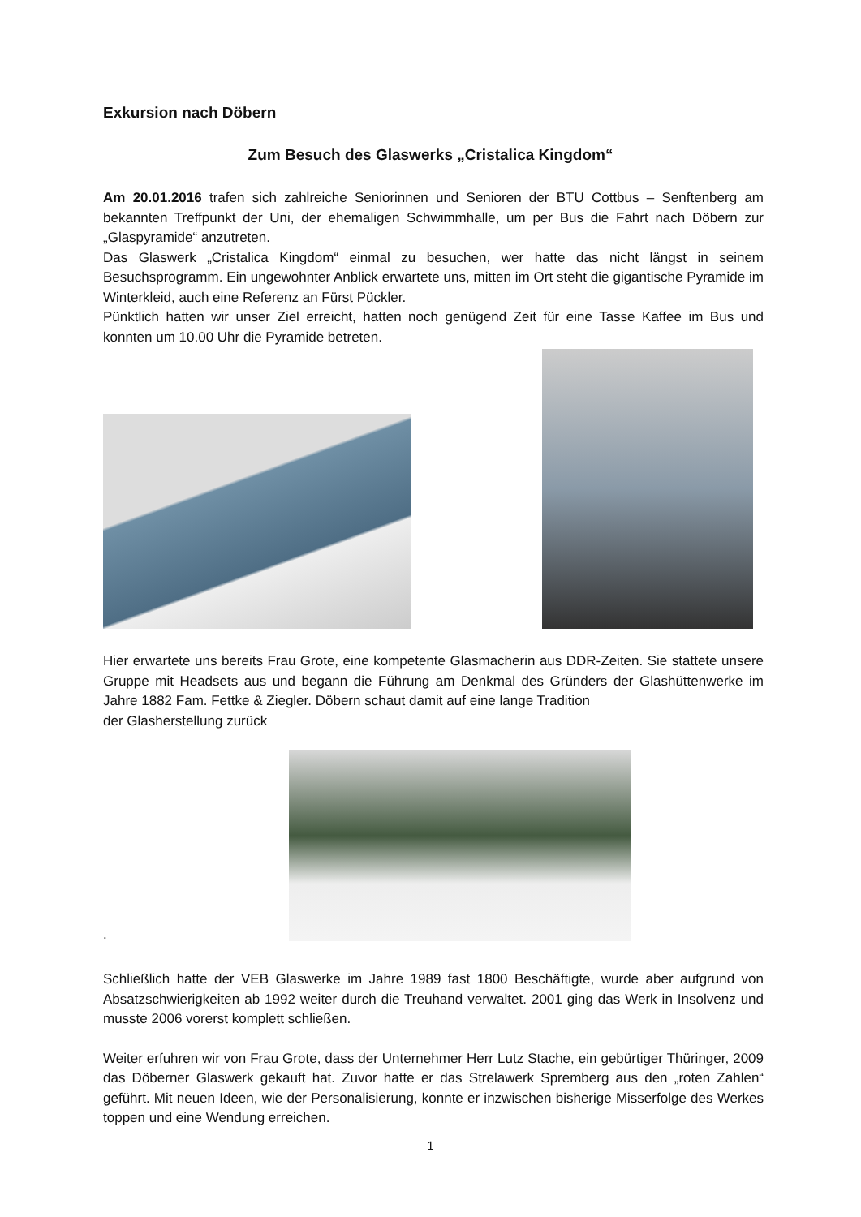Exkursion nach Döbern
Zum Besuch des Glaswerks „Cristalica Kingdom“
Am 20.01.2016 trafen sich zahlreiche Seniorinnen und Senioren der BTU Cottbus – Senftenberg am bekannten Treffpunkt der Uni, der ehemaligen Schwimmhalle, um per Bus die Fahrt nach Döbern zur „Glaspyramide“ anzutreten.
Das Glaswerk „Cristalica Kingdom“ einmal zu besuchen, wer hatte das nicht längst in seinem Besuchsprogramm. Ein ungewohnter Anblick erwartete uns, mitten im Ort steht die gigantische Pyramide im Winterkleid, auch eine Referenz an Fürst Pückler.
Pünktlich hatten wir unser Ziel erreicht, hatten noch genügend Zeit für eine Tasse Kaffee im Bus und konnten um 10.00 Uhr die Pyramide betreten.
Hier erwartete uns bereits Frau Grote, eine kompetente Glasmacherin aus DDR-Zeiten. Sie stattete unsere Gruppe mit Headsets aus und begann die Führung am Denkmal des Gründers der Glashüttenwerke im Jahre 1882 Fam. Fettke & Ziegler. Döbern schaut damit auf eine lange Tradition
der Glasherstellung zurück
.
Schließlich hatte der VEB Glaswerke im Jahre 1989 fast 1800 Beschäftigte, wurde aber aufgrund von Absatzschwierigkeiten ab 1992 weiter durch die Treuhand verwaltet. 2001 ging das Werk in Insolvenz und musste 2006 vorerst komplett schließen.
Weiter erfuhren wir von Frau Grote, dass der Unternehmer Herr Lutz Stache, ein gebürtiger Thüringer, 2009 das Döberner Glaswerk gekauft hat. Zuvor hatte er das Strelawerk Spremberg aus den „roten Zahlen“ geführt. Mit neuen Ideen, wie der Personalisierung, konnte er inzwischen bisherige Misserfolge des Werkes toppen und eine Wendung erreichen.
1